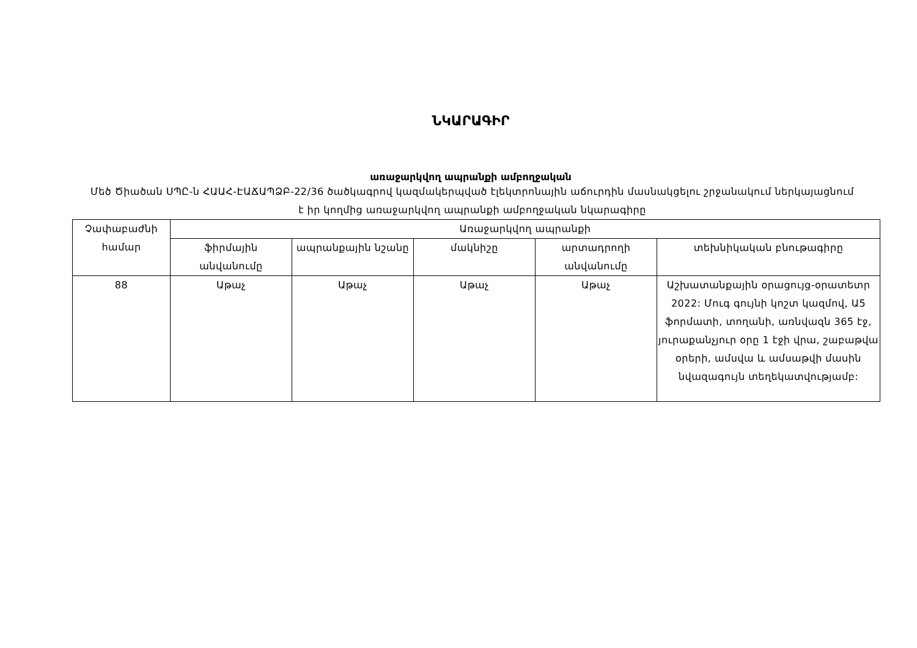ՆԿԱՐԱԳԻՐ
առաջարկվող ապրանքի ամբողջական
Մեծ Ծիածան ՍՊԸ-ն ՀԱԱՀ-ԷԱՃԱՊՁԲ-22/36 ծածկագրով կազմակերպված էլեկտրոնային աճուրդին մասնակցելու շրջանակում ներկայացնում է իր կողմից առաջարկվող ապրանքի ամբողջական նկարագիրը
| Չափաբաժնի համար | Առաջարկվող ապրանքի | | | | |
| --- | --- | --- | --- | --- | --- |
| | ֆիրմային անվանումը | ապրանքային նշանը | մակնիշը | արտադրողի անվանումը | տեխնիկական բնութագիրը |
| 88 | Աթաչ | Աթաչ | Աթաչ | Աթաչ | Աշխատանքային օրացույց-օրատետր 2022: Մուգ գույնի կոշտ կազմով, Ա5 ֆորմատի, տողանի, առնվազն 365 էջ, յուրաքանչյուր օրը 1 էջի վրա, շաբաթվա օրերի, ամսվա և ամսաթվի մասին նվազագույն տեղեկատվությամբ: |